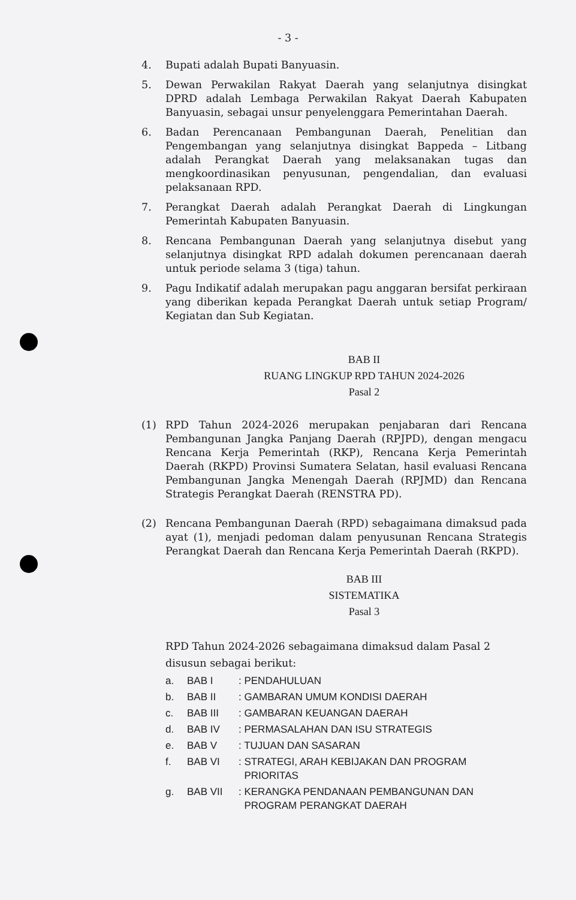- 3 -
4. Bupati adalah Bupati Banyuasin.
5. Dewan Perwakilan Rakyat Daerah yang selanjutnya disingkat DPRD adalah Lembaga Perwakilan Rakyat Daerah Kabupaten Banyuasin, sebagai unsur penyelenggara Pemerintahan Daerah.
6. Badan Perencanaan Pembangunan Daerah, Penelitian dan Pengembangan yang selanjutnya disingkat Bappeda – Litbang adalah Perangkat Daerah yang melaksanakan tugas dan mengkoordinasikan penyusunan, pengendalian, dan evaluasi pelaksanaan RPD.
7. Perangkat Daerah adalah Perangkat Daerah di Lingkungan Pemerintah Kabupaten Banyuasin.
8. Rencana Pembangunan Daerah yang selanjutnya disebut yang selanjutnya disingkat RPD adalah dokumen perencanaan daerah untuk periode selama 3 (tiga) tahun.
9. Pagu Indikatif adalah merupakan pagu anggaran bersifat perkiraan yang diberikan kepada Perangkat Daerah untuk setiap Program/ Kegiatan dan Sub Kegiatan.
BAB II
RUANG LINGKUP RPD TAHUN 2024-2026
Pasal 2
(1) RPD Tahun 2024-2026 merupakan penjabaran dari Rencana Pembangunan Jangka Panjang Daerah (RPJPD), dengan mengacu Rencana Kerja Pemerintah (RKP), Rencana Kerja Pemerintah Daerah (RKPD) Provinsi Sumatera Selatan, hasil evaluasi Rencana Pembangunan Jangka Menengah Daerah (RPJMD) dan Rencana Strategis Perangkat Daerah (RENSTRA PD).
(2) Rencana Pembangunan Daerah (RPD) sebagaimana dimaksud pada ayat (1), menjadi pedoman dalam penyusunan Rencana Strategis Perangkat Daerah dan Rencana Kerja Pemerintah Daerah (RKPD).
BAB III
SISTEMATIKA
Pasal 3
RPD Tahun 2024-2026 sebagaimana dimaksud dalam Pasal 2 disusun sebagai berikut:
a. BAB I: PENDAHULUAN
b. BAB II: GAMBARAN UMUM KONDISI DAERAH
c. BAB III: GAMBARAN KEUANGAN DAERAH
d. BAB IV: PERMASALAHAN DAN ISU STRATEGIS
e. BAB V: TUJUAN DAN SASARAN
f. BAB VI: STRATEGI, ARAH KEBIJAKAN DAN PROGRAM
PRIORITAS
g. BAB VII: KERANGKA PENDANAAN PEMBANGUNAN DAN
PROGRAM PERANGKAT DAERAH